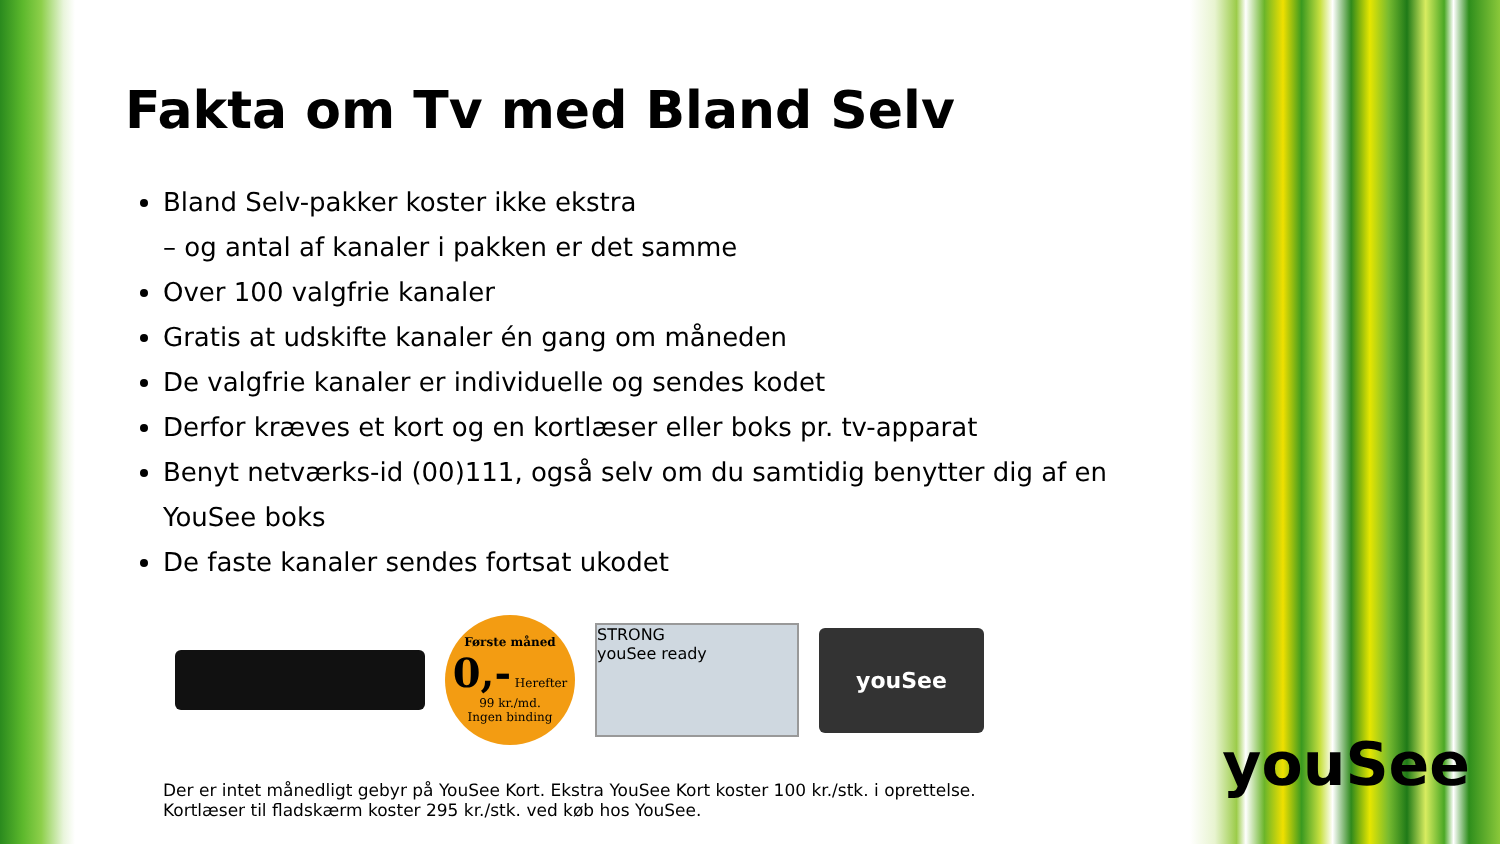Fakta om Tv med Bland Selv
Bland Selv-pakker koster ikke ekstra
– og antal af kanaler i pakken er det samme
Over 100 valgfrie kanaler
Gratis at udskifte kanaler én gang om måneden
De valgfrie kanaler er individuelle og sendes kodet
Derfor kræves et kort og en kortlæser eller boks pr. tv-apparat
Benyt netværks-id (00)111, også selv om du samtidig benytter dig af en YouSee boks
De faste kanaler sendes fortsat ukodet
Første måned
0,- Herefter 99 kr./md.
Ingen binding
STRONG
youSee ready
youSee
Der er intet månedligt gebyr på YouSee Kort. Ekstra YouSee Kort koster 100 kr./stk. i oprettelse.
Kortlæser til fladskærm koster 295 kr./stk. ved køb hos YouSee.
youSee